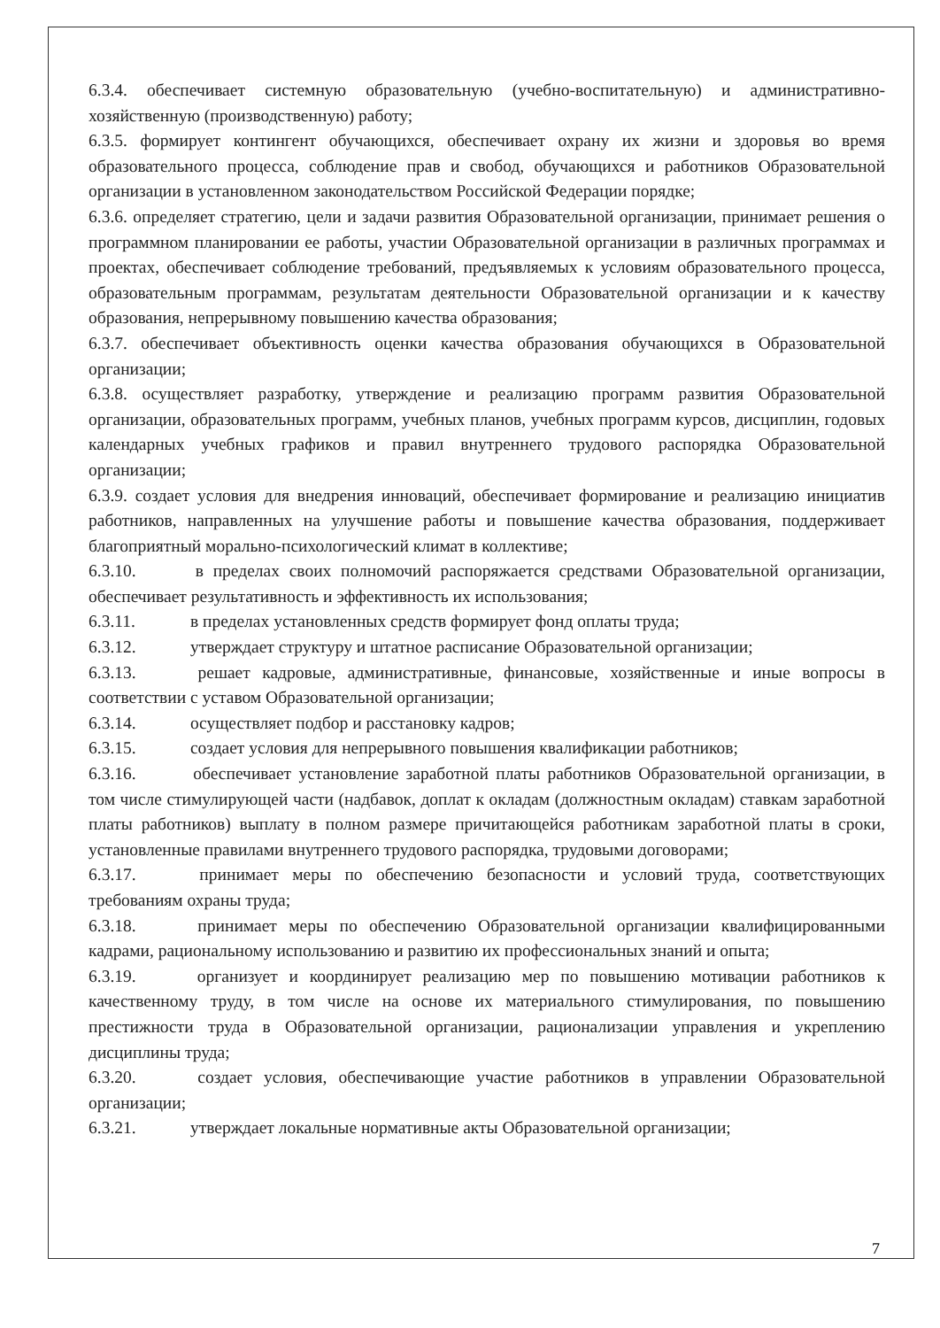6.3.4. обеспечивает системную образовательную (учебно-воспитательную) и административно-хозяйственную (производственную) работу;
6.3.5. формирует контингент обучающихся, обеспечивает охрану их жизни и здоровья во время образовательного процесса, соблюдение прав и свобод, обучающихся и работников Образовательной организации в установленном законодательством Российской Федерации порядке;
6.3.6. определяет стратегию, цели и задачи развития Образовательной организации, принимает решения о программном планировании ее работы, участии Образовательной организации в различных программах и проектах, обеспечивает соблюдение требований, предъявляемых к условиям образовательного процесса, образовательным программам, результатам деятельности Образовательной организации и к качеству образования, непрерывному повышению качества образования;
6.3.7. обеспечивает объективность оценки качества образования обучающихся в Образовательной организации;
6.3.8. осуществляет разработку, утверждение и реализацию программ развития Образовательной организации, образовательных программ, учебных планов, учебных программ курсов, дисциплин, годовых календарных учебных графиков и правил внутреннего трудового распорядка Образовательной организации;
6.3.9. создает условия для внедрения инноваций, обеспечивает формирование и реализацию инициатив работников, направленных на улучшение работы и повышение качества образования, поддерживает благоприятный морально-психологический климат в коллективе;
6.3.10. в пределах своих полномочий распоряжается средствами Образовательной организации, обеспечивает результативность и эффективность их использования;
6.3.11. в пределах установленных средств формирует фонд оплаты труда;
6.3.12. утверждает структуру и штатное расписание Образовательной организации;
6.3.13. решает кадровые, административные, финансовые, хозяйственные и иные вопросы в соответствии с уставом Образовательной организации;
6.3.14. осуществляет подбор и расстановку кадров;
6.3.15. создает условия для непрерывного повышения квалификации работников;
6.3.16. обеспечивает установление заработной платы работников Образовательной организации, в том числе стимулирующей части (надбавок, доплат к окладам (должностным окладам) ставкам заработной платы работников) выплату в полном размере причитающейся работникам заработной платы в сроки, установленные правилами внутреннего трудового распорядка, трудовыми договорами;
6.3.17. принимает меры по обеспечению безопасности и условий труда, соответствующих требованиям охраны труда;
6.3.18. принимает меры по обеспечению Образовательной организации квалифицированными кадрами, рациональному использованию и развитию их профессиональных знаний и опыта;
6.3.19. организует и координирует реализацию мер по повышению мотивации работников к качественному труду, в том числе на основе их материального стимулирования, по повышению престижности труда в Образовательной организации, рационализации управления и укреплению дисциплины труда;
6.3.20. создает условия, обеспечивающие участие работников в управлении Образовательной организации;
6.3.21. утверждает локальные нормативные акты Образовательной организации;
7